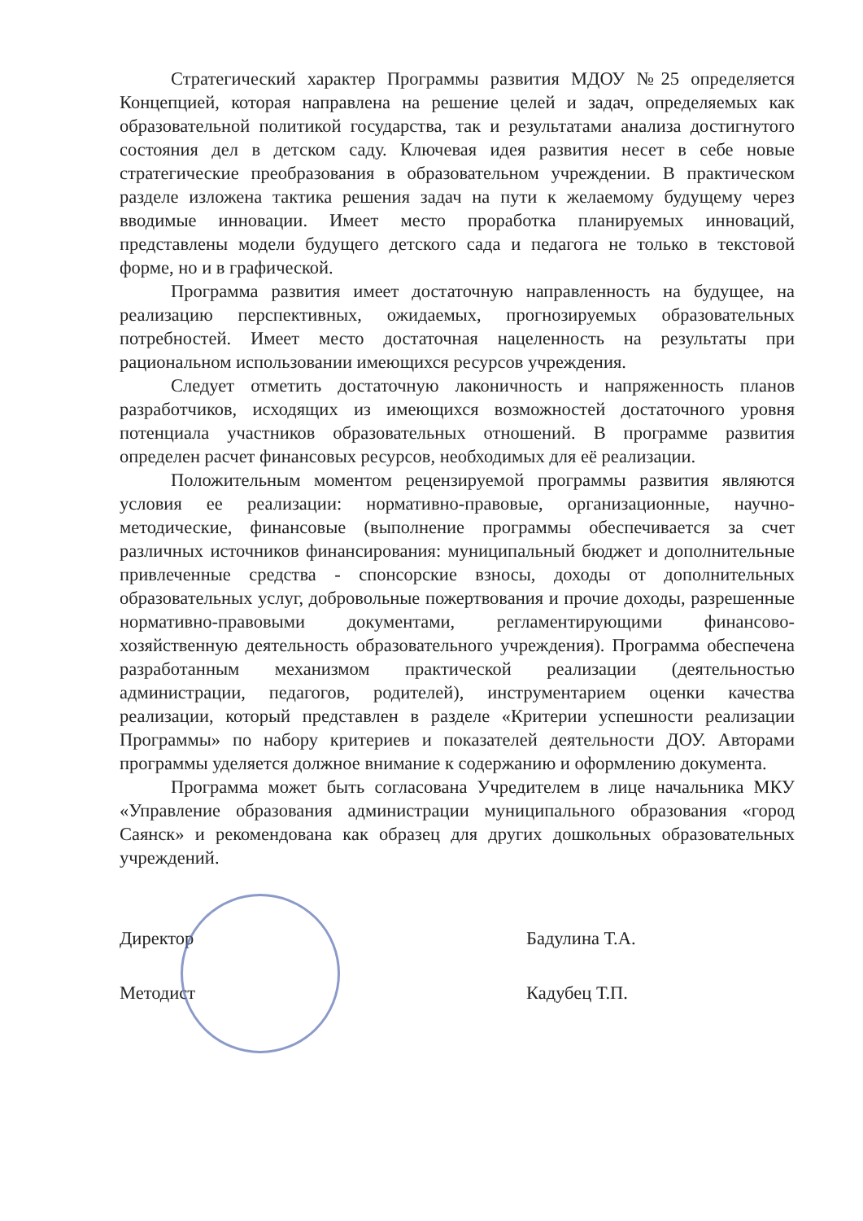Стратегический характер Программы развития МДОУ №25 определяется Концепцией, которая направлена на решение целей и задач, определяемых как образовательной политикой государства, так и результатами анализа достигнутого состояния дел в детском саду. Ключевая идея развития несет в себе новые стратегические преобразования в образовательном учреждении. В практическом разделе изложена тактика решения задач на пути к желаемому будущему через вводимые инновации. Имеет место проработка планируемых инноваций, представлены модели будущего детского сада и педагога не только в текстовой форме, но и в графической.
Программа развития имеет достаточную направленность на будущее, на реализацию перспективных, ожидаемых, прогнозируемых образовательных потребностей. Имеет место достаточная нацеленность на результаты при рациональном использовании имеющихся ресурсов учреждения.
Следует отметить достаточную лаконичность и напряженность планов разработчиков, исходящих из имеющихся возможностей достаточного уровня потенциала участников образовательных отношений. В программе развития определен расчет финансовых ресурсов, необходимых для её реализации.
Положительным моментом рецензируемой программы развития являются условия ее реализации: нормативно-правовые, организационные, научно-методические, финансовые (выполнение программы обеспечивается за счет различных источников финансирования: муниципальный бюджет и дополнительные привлеченные средства - спонсорские взносы, доходы от дополнительных образовательных услуг, добровольные пожертвования и прочие доходы, разрешенные нормативно-правовыми документами, регламентирующими финансово-хозяйственную деятельность образовательного учреждения). Программа обеспечена разработанным механизмом практической реализации (деятельностью администрации, педагогов, родителей), инструментарием оценки качества реализации, который представлен в разделе «Критерии успешности реализации Программы» по набору критериев и показателей деятельности ДОУ. Авторами программы уделяется должное внимание к содержанию и оформлению документа.
Программа может быть согласована Учредителем в лице начальника МКУ «Управление образования администрации муниципального образования «город Саянск» и рекомендована как образец для других дошкольных образовательных учреждений.
Директор
Методист
Бадулина Т.А.
Кадубец Т.П.